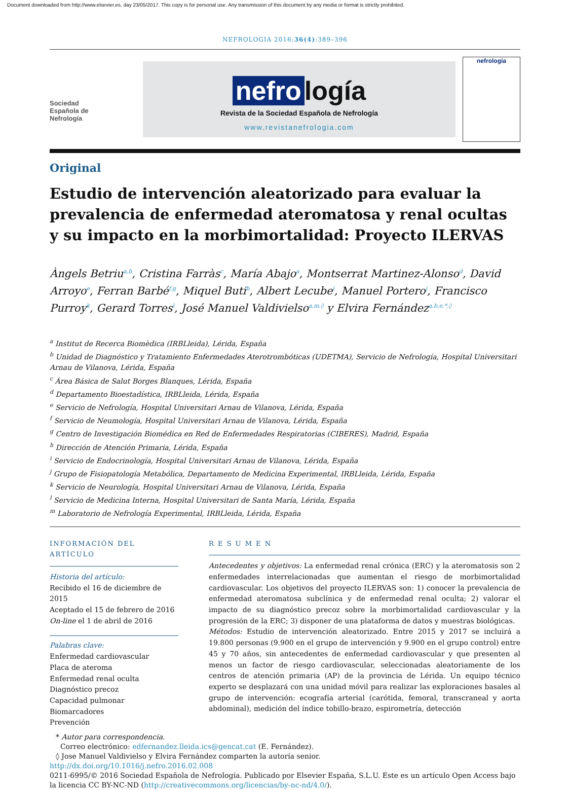Document downloaded from http://www.elsevier.es, day 23/05/2017. This copy is for personal use. Any transmission of this document by any media or format is strictly prohibited.
NEFROLOGIA 2016;36(4):389–396
Sociedad
Española de
Nefrología
nefro logía
Revista de la Sociedad Española de Nefrología
www.revistanefrologia.com
nefrología
Original
Estudio de intervención aleatorizado para evaluar la prevalencia de enfermedad ateromatosa y renal ocultas y su impacto en la morbimortalidad: Proyecto ILERVAS
Àngels Betriu<sup>a,b</sup>, Cristina Farràs<sup>c</sup>, María Abajo<sup>a</sup>, Montserrat Martinez-Alonso<sup>d</sup>, David Arroyo<sup>e</sup>, Ferran Barbé<sup>f,g</sup>, Miquel Buti<sup>h</sup>, Albert Lecube<sup>i</sup>, Manuel Portero<sup>j</sup>, Francisco Purroy<sup>k</sup>, Gerard Torres<sup>l</sup>, José Manuel Valdivielso<sup>a,m,◊</sup> y Elvira Fernández<sup>a,b,e,*,◊</sup>
<sup>a</sup> Institut de Recerca Biomèdica (IRBLleida), Lérida, España
<sup>b</sup> Unidad de Diagnóstico y Tratamiento Enfermedades Aterotrombóticas (UDETMA), Servicio de Nefrología, Hospital Universitari Arnau de Vilanova, Lérida, España
<sup>c</sup> Área Básica de Salut Borges Blanques, Lérida, España
<sup>d</sup> Departamento Bioestadística, IRBLleida, Lérida, España
<sup>e</sup> Servicio de Nefrología, Hospital Universitari Arnau de Vilanova, Lérida, España
<sup>f</sup> Servicio de Neumología, Hospital Universitari Arnau de Vilanova, Lérida, España
<sup>g</sup> Centro de Investigación Biomédica en Red de Enfermedades Respiratorias (CIBERES), Madrid, España
<sup>h</sup> Dirección de Atención Primaria, Lérida, España
<sup>i</sup> Servicio de Endocrinología, Hospital Universitari Arnau de Vilanova, Lérida, España
<sup>j</sup> Grupo de Fisiopatología Metabólica, Departamento de Medicina Experimental, IRBLleida, Lérida, España
<sup>k</sup> Servicio de Neurología, Hospital Universitari Arnau de Vilanova, Lérida, España
<sup>l</sup> Servicio de Medicina Interna, Hospital Universitari de Santa María, Lérida, España
<sup>m</sup> Laboratorio de Nefrología Experimental, IRBLleida, Lérida, España
INFORMACIÓN DEL ARTÍCULO
Historia del artículo:
Recibido el 16 de diciembre de 2015
Aceptado el 15 de febrero de 2016
On-line el 1 de abril de 2016
Palabras clave:
Enfermedad cardiovascular
Placa de ateroma
Enfermedad renal oculta
Diagnóstico precoz
Capacidad pulmonar
Biomarcadores
Prevención
R E S U M E N
Antecedentes y objetivos: La enfermedad renal crónica (ERC) y la ateromatosis son 2 enfermedades interrelacionadas que aumentan el riesgo de morbimortalidad cardiovascular. Los objetivos del proyecto ILERVAS son: 1) conocer la prevalencia de enfermedad ateromatosa subclínica y de enfermedad renal oculta; 2) valorar el impacto de su diagnóstico precoz sobre la morbimortalidad cardiovascular y la progresión de la ERC; 3) disponer de una plataforma de datos y muestras biológicas.
Métodos: Estudio de intervención aleatorizado. Entre 2015 y 2017 se incluirá a 19.800 personas (9.900 en el grupo de intervención y 9.900 en el grupo control) entre 45 y 70 años, sin antecedentes de enfermedad cardiovascular y que presenten al menos un factor de riesgo cardiovascular, seleccionadas aleatoriamente de los centros de atención primaria (AP) de la provincia de Lérida. Un equipo técnico experto se desplazará con una unidad móvil para realizar las exploraciones basales al grupo de intervención: ecografía arterial (carótida, femoral, transcraneal y aorta abdominal), medición del índice tobillo-brazo, espirometría, detección
* Autor para correspondencia.
Correo electrónico: edfernandez.lleida.ics@gencat.cat (E. Fernández).
◊ Jose Manuel Valdivielso y Elvira Fernández comparten la autoría senior.
http://dx.doi.org/10.1016/j.nefro.2016.02.008
0211-6995/© 2016 Sociedad Española de Nefrología. Publicado por Elsevier España, S.L.U. Este es un artículo Open Access bajo la licencia CC BY-NC-ND (http://creativecommons.org/licencias/by-nc-nd/4.0/).